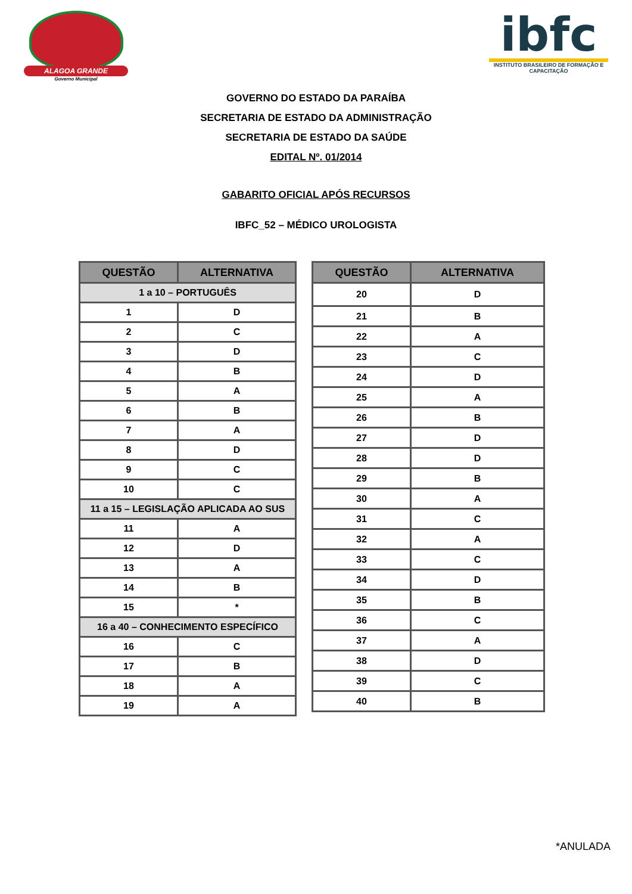ALAGOA GRANDE
Governo Municipal
ibfc
INSTITUTO BRASILEIRO DE FORMAÇÃO E CAPACITAÇÃO
GOVERNO DO ESTADO DA PARAÍBA
SECRETARIA DE ESTADO DA ADMINISTRAÇÃO
SECRETARIA DE ESTADO DA SAÚDE
EDITAL Nº. 01/2014
GABARITO OFICIAL APÓS RECURSOS
IBFC_52 – MÉDICO UROLOGISTA
| QUESTÃO | ALTERNATIVA |
| --- | --- |
| 1 a 10 – PORTUGUÊS | |
| 1 | D |
| 2 | C |
| 3 | D |
| 4 | B |
| 5 | A |
| 6 | B |
| 7 | A |
| 8 | D |
| 9 | C |
| 10 | C |
| 11 a 15 – LEGISLAÇÃO APLICADA AO SUS | |
| 11 | A |
| 12 | D |
| 13 | A |
| 14 | B |
| 15 | * |
| 16 a 40 – CONHECIMENTO ESPECÍFICO | |
| 16 | C |
| 17 | B |
| 18 | A |
| 19 | A |
| QUESTÃO | ALTERNATIVA |
| --- | --- |
| 20 | D |
| 21 | B |
| 22 | A |
| 23 | C |
| 24 | D |
| 25 | A |
| 26 | B |
| 27 | D |
| 28 | D |
| 29 | B |
| 30 | A |
| 31 | C |
| 32 | A |
| 33 | C |
| 34 | D |
| 35 | B |
| 36 | C |
| 37 | A |
| 38 | D |
| 39 | C |
| 40 | B |
*ANULADA